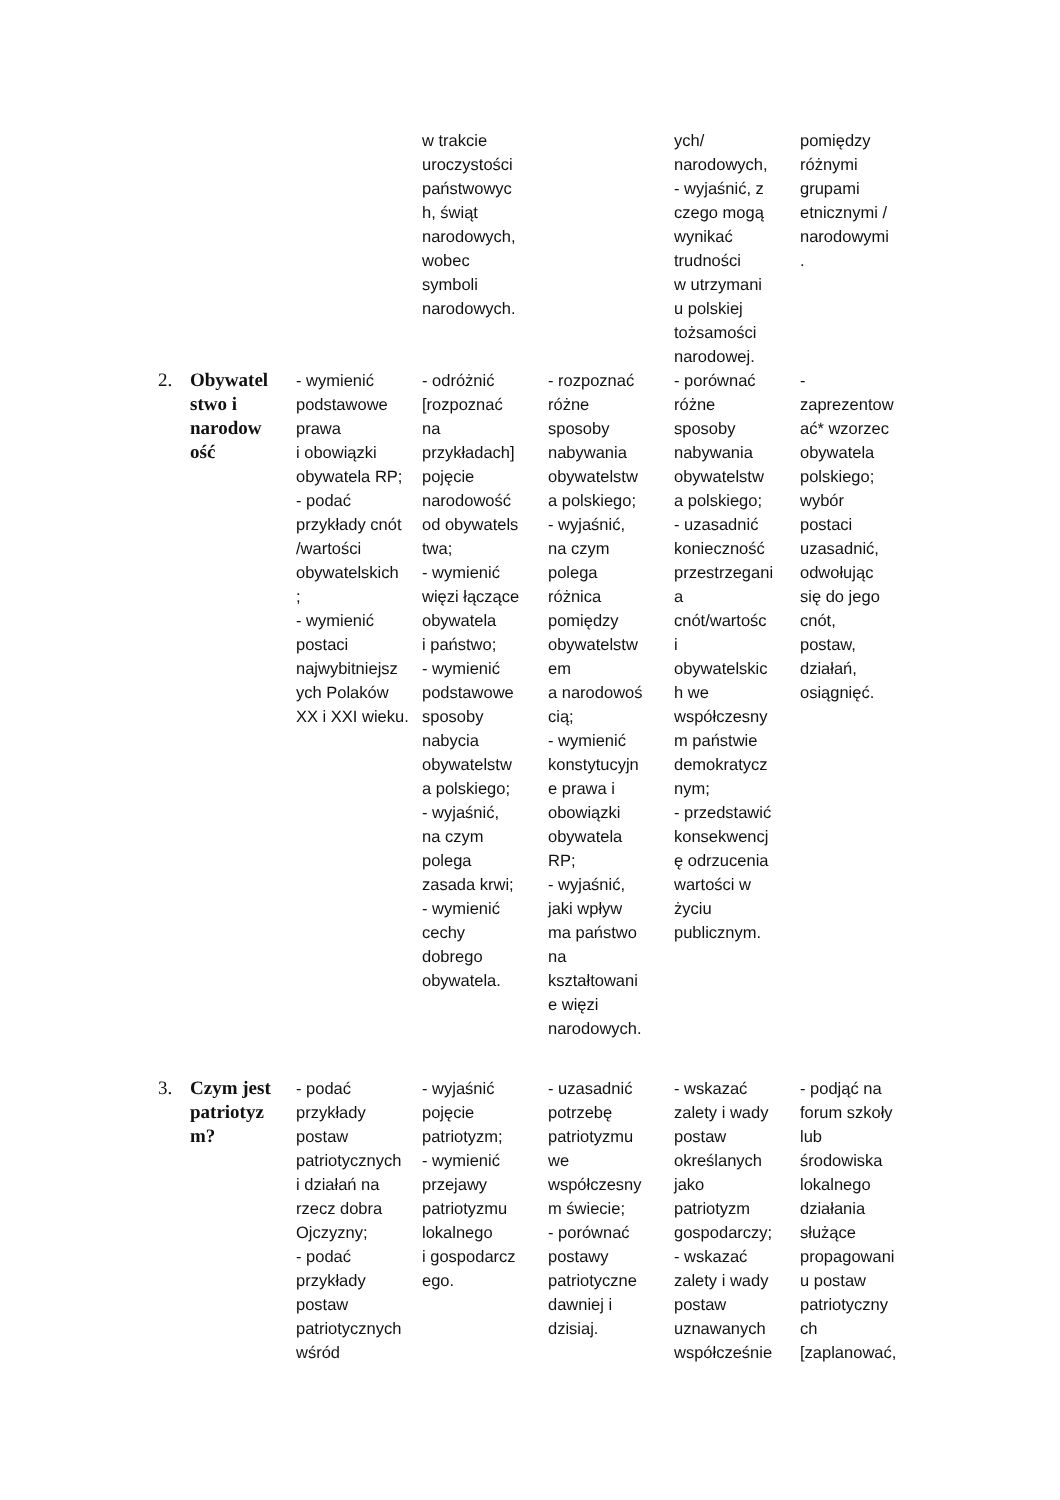| | | | w trakcie uroczystości państwowyc h, świąt narodowych, wobec symboli narodowych. | | ych/ narodowych, - wyjaśnić, z czego mogą wynikać trudności w utrzymani u polskiej tożsamości narodowej. | pomiędzy różnymi grupami etnicznymi / narodowymi . |
| 2. | Obywatel stwo i narodow ość | - wymienić podstawowe prawa i obowiązki obywatela RP; - podać przykłady cnót /wartości obywatelskich ; - wymienić postaci najwybitniejsz ych Polaków XX i XXI wieku. | - odróżnić [rozpoznać na przykładach] pojęcie narodowość od obywatels twa; - wymienić więzi łączące obywatela i państwo; - wymienić podstawowe sposoby nabycia obywatelstw a polskiego; - wyjaśnić, na czym polega zasada krwi; - wymienić cechy dobrego obywatela. | - rozpoznać różne sposoby nabywania obywatelstw a polskiego; - wyjaśnić, na czym polega różnica pomiędzy obywatelstw em a narodowoś cią; - wymienić konstytucyjn e prawa i obowiązki obywatela RP; - wyjaśnić, jaki wpływ ma państwo na kształtowani e więzi narodowych. | - porównać różne sposoby nabywania obywatelstw a polskiego; - uzasadnić konieczność przestrzegani a cnót/wartośc i obywatelskic h we współczesny m państwie demokratycz nym; - przedstawić konsekwencj ę odrzucenia wartości w życiu publicznym. | - zaprezentow ać* wzorzec obywatela polskiego; wybór postaci uzasadnić, odwołując się do jego cnót, postaw, działań, osiągnięć. |
| 3. | Czym jest patriotyz m? | - podać przykłady postaw patriotycznych i działań na rzecz dobra Ojczyzny; - podać przykłady postaw patriotycznych wśród | - wyjaśnić pojęcie patriotyzm; - wymienić przejawy patriotyzmu lokalnego i gospodarcz ego. | - uzasadnić potrzebę patriotyzmu we współczesny m świecie; - porównać postawy patriotyczne dawniej i dzisiaj. | - wskazać zalety i wady postaw określanych jako patriotyzm gospodarczy; - wskazać zalety i wady postaw uznawanych współcześnie | - podjąć na forum szkoły lub środowiska lokalnego działania służące propagowani u postaw patriotyczny ch [zaplanować, |